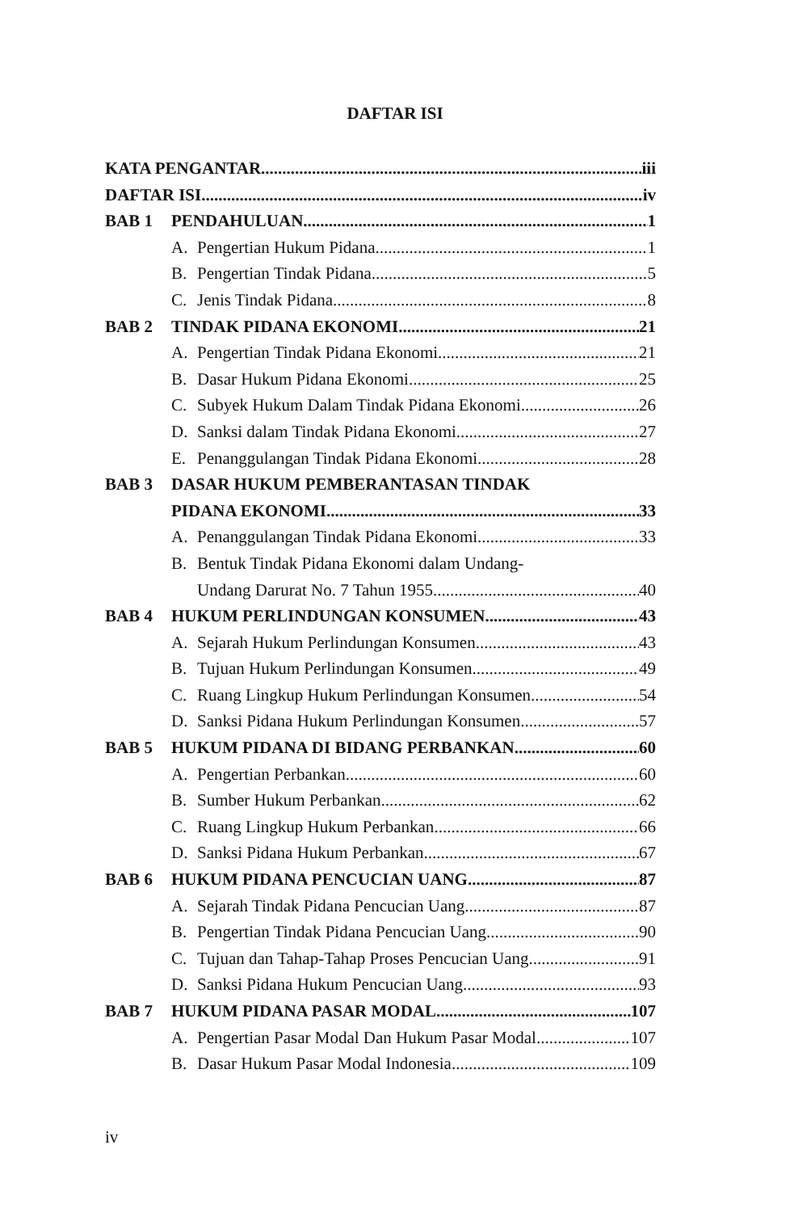DAFTAR ISI
KATA PENGANTAR iii
DAFTAR ISI iv
BAB 1 PENDAHULUAN 1
A. Pengertian Hukum Pidana 1
B. Pengertian Tindak Pidana 5
C. Jenis Tindak Pidana 8
BAB 2 TINDAK PIDANA EKONOMI 21
A. Pengertian Tindak Pidana Ekonomi 21
B. Dasar Hukum Pidana Ekonomi 25
C. Subyek Hukum Dalam Tindak Pidana Ekonomi 26
D. Sanksi dalam Tindak Pidana Ekonomi 27
E. Penanggulangan Tindak Pidana Ekonomi 28
BAB 3 DASAR HUKUM PEMBERANTASAN TINDAK
PIDANA EKONOMI 33
A. Penanggulangan Tindak Pidana Ekonomi 33
B. Bentuk Tindak Pidana Ekonomi dalam Undang-
Undang Darurat No. 7 Tahun 1955 40
BAB 4 HUKUM PERLINDUNGAN KONSUMEN 43
A. Sejarah Hukum Perlindungan Konsumen 43
B. Tujuan Hukum Perlindungan Konsumen 49
C. Ruang Lingkup Hukum Perlindungan Konsumen 54
D. Sanksi Pidana Hukum Perlindungan Konsumen 57
BAB 5 HUKUM PIDANA DI BIDANG PERBANKAN 60
A. Pengertian Perbankan 60
B. Sumber Hukum Perbankan 62
C. Ruang Lingkup Hukum Perbankan 66
D. Sanksi Pidana Hukum Perbankan 67
BAB 6 HUKUM PIDANA PENCUCIAN UANG 87
A. Sejarah Tindak Pidana Pencucian Uang 87
B. Pengertian Tindak Pidana Pencucian Uang 90
C. Tujuan dan Tahap-Tahap Proses Pencucian Uang 91
D. Sanksi Pidana Hukum Pencucian Uang 93
BAB 7 HUKUM PIDANA PASAR MODAL 107
A. Pengertian Pasar Modal Dan Hukum Pasar Modal 107
B. Dasar Hukum Pasar Modal Indonesia 109
iv